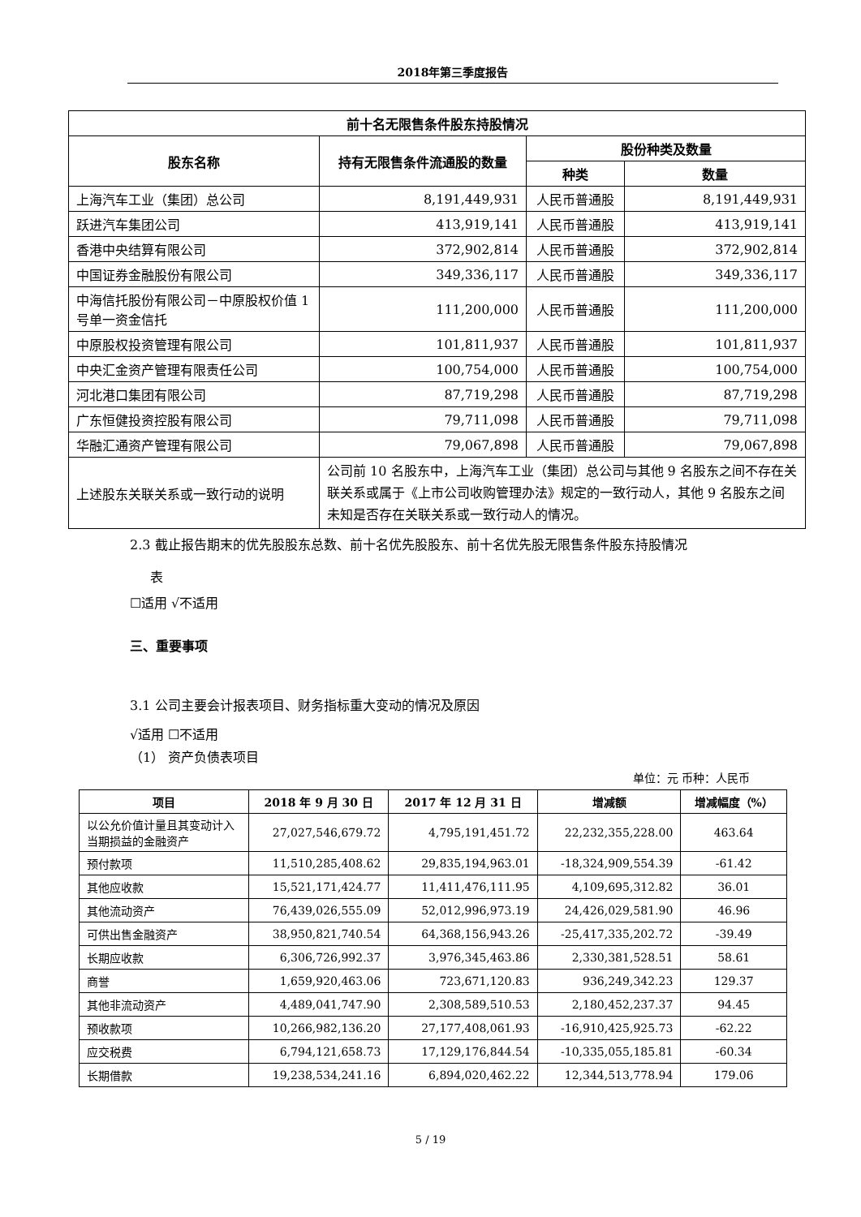2018年第三季度报告
| 前十名无限售条件股东持股情况 | | | |
| --- | --- | --- | --- |
| 股东名称 | 持有无限售条件流通股的数量 | 股份种类及数量 | |
| | | 种类 | 数量 |
| 上海汽车工业（集团）总公司 | 8,191,449,931 | 人民币普通股 | 8,191,449,931 |
| 跃进汽车集团公司 | 413,919,141 | 人民币普通股 | 413,919,141 |
| 香港中央结算有限公司 | 372,902,814 | 人民币普通股 | 372,902,814 |
| 中国证券金融股份有限公司 | 349,336,117 | 人民币普通股 | 349,336,117 |
| 中海信托股份有限公司－中原股权价值 1 号单一资金信托 | 111,200,000 | 人民币普通股 | 111,200,000 |
| 中原股权投资管理有限公司 | 101,811,937 | 人民币普通股 | 101,811,937 |
| 中央汇金资产管理有限责任公司 | 100,754,000 | 人民币普通股 | 100,754,000 |
| 河北港口集团有限公司 | 87,719,298 | 人民币普通股 | 87,719,298 |
| 广东恒健投资控股有限公司 | 79,711,098 | 人民币普通股 | 79,711,098 |
| 华融汇通资产管理有限公司 | 79,067,898 | 人民币普通股 | 79,067,898 |
| 上述股东关联关系或一致行动的说明 | 公司前 10 名股东中，上海汽车工业（集团）总公司与其他 9 名股东之间不存在关联关系或属于《上市公司收购管理办法》规定的一致行动人，其他 9 名股东之间未知是否存在关联关系或一致行动人的情况。 | | |
2.3 截止报告期末的优先股股东总数、前十名优先股股东、前十名优先股无限售条件股东持股情况
表
☐适用 √不适用
三、重要事项
3.1 公司主要会计报表项目、财务指标重大变动的情况及原因
√适用 ☐不适用
（1） 资产负债表项目
单位：元 币种：人民币
| 项目 | 2018 年 9 月 30 日 | 2017 年 12 月 31 日 | 增减额 | 增减幅度（%） |
| --- | --- | --- | --- | --- |
| 以公允价值计量且其变动计入当期损益的金融资产 | 27,027,546,679.72 | 4,795,191,451.72 | 22,232,355,228.00 | 463.64 |
| 预付款项 | 11,510,285,408.62 | 29,835,194,963.01 | -18,324,909,554.39 | -61.42 |
| 其他应收款 | 15,521,171,424.77 | 11,411,476,111.95 | 4,109,695,312.82 | 36.01 |
| 其他流动资产 | 76,439,026,555.09 | 52,012,996,973.19 | 24,426,029,581.90 | 46.96 |
| 可供出售金融资产 | 38,950,821,740.54 | 64,368,156,943.26 | -25,417,335,202.72 | -39.49 |
| 长期应收款 | 6,306,726,992.37 | 3,976,345,463.86 | 2,330,381,528.51 | 58.61 |
| 商誉 | 1,659,920,463.06 | 723,671,120.83 | 936,249,342.23 | 129.37 |
| 其他非流动资产 | 4,489,041,747.90 | 2,308,589,510.53 | 2,180,452,237.37 | 94.45 |
| 预收款项 | 10,266,982,136.20 | 27,177,408,061.93 | -16,910,425,925.73 | -62.22 |
| 应交税费 | 6,794,121,658.73 | 17,129,176,844.54 | -10,335,055,185.81 | -60.34 |
| 长期借款 | 19,238,534,241.16 | 6,894,020,462.22 | 12,344,513,778.94 | 179.06 |
5 / 19